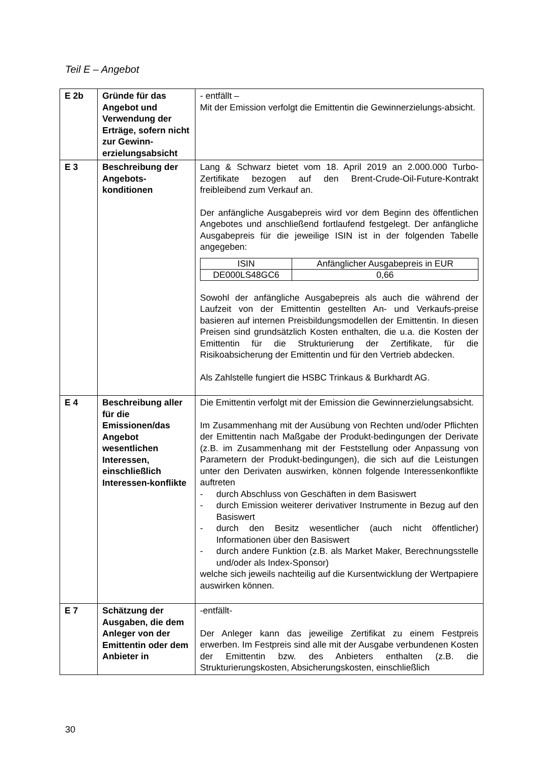Teil E – Angebot
| E 2b | Gründe für das Angebot und Verwendung der Erträge, sofern nicht zur Gewinn-erzielungsabsicht | - entfällt – Mit der Emission verfolgt die Emittentin die Gewinnerzielungs-absicht. |
| E 3 | Beschreibung der Angebots-konditionen | Lang & Schwarz bietet vom 18. April 2019 an 2.000.000 Turbo-Zertifikate bezogen auf den Brent-Crude-Oil-Future-Kontrakt freibleibend zum Verkauf an. Der anfängliche Ausgabepreis wird vor dem Beginn des öffentlichen Angebotes und anschließend fortlaufend festgelegt. Der anfängliche Ausgabepreis für die jeweilige ISIN ist in der folgenden Tabelle angegeben: / ISIN / Anfänglicher Ausgabepreis in EUR / / --- / --- / / DE000LS48GC6 / 0,66 / Sowohl der anfängliche Ausgabepreis als auch die während der Laufzeit von der Emittentin gestellten An- und Verkaufs-preise basieren auf internen Preisbildungsmodellen der Emittentin. In diesen Preisen sind grundsätzlich Kosten enthalten, die u.a. die Kosten der Emittentin für die Strukturierung der Zertifikate, für die Risikoabsicherung der Emittentin und für den Vertrieb abdecken. Als Zahlstelle fungiert die HSBC Trinkaus & Burkhardt AG. |
| E 4 | Beschreibung aller für die Emissionen/das Angebot wesentlichen Interessen, einschließlich Interessen-konflikte | Die Emittentin verfolgt mit der Emission die Gewinnerzielungsabsicht. Im Zusammenhang mit der Ausübung von Rechten und/oder Pflichten der Emittentin nach Maßgabe der Produkt-bedingungen der Derivate (z.B. im Zusammenhang mit der Feststellung oder Anpassung von Parametern der Produkt-bedingungen), die sich auf die Leistungen unter den Derivaten auswirken, können folgende Interessenkonflikte auftreten - durch Abschluss von Geschäften in dem Basiswert - durch Emission weiterer derivativer Instrumente in Bezug auf den Basiswert - durch den Besitz wesentlicher (auch nicht öffentlicher) Informationen über den Basiswert - durch andere Funktion (z.B. als Market Maker, Berechnungsstelle und/oder als Index-Sponsor) welche sich jeweils nachteilig auf die Kursentwicklung der Wertpapiere auswirken können. |
| E 7 | Schätzung der Ausgaben, die dem Anleger von der Emittentin oder dem Anbieter in | -entfällt- Der Anleger kann das jeweilige Zertifikat zu einem Festpreis erwerben. Im Festpreis sind alle mit der Ausgabe verbundenen Kosten der Emittentin bzw. des Anbieters enthalten (z.B. die Strukturierungskosten, Absicherungskosten, einschließlich |
30